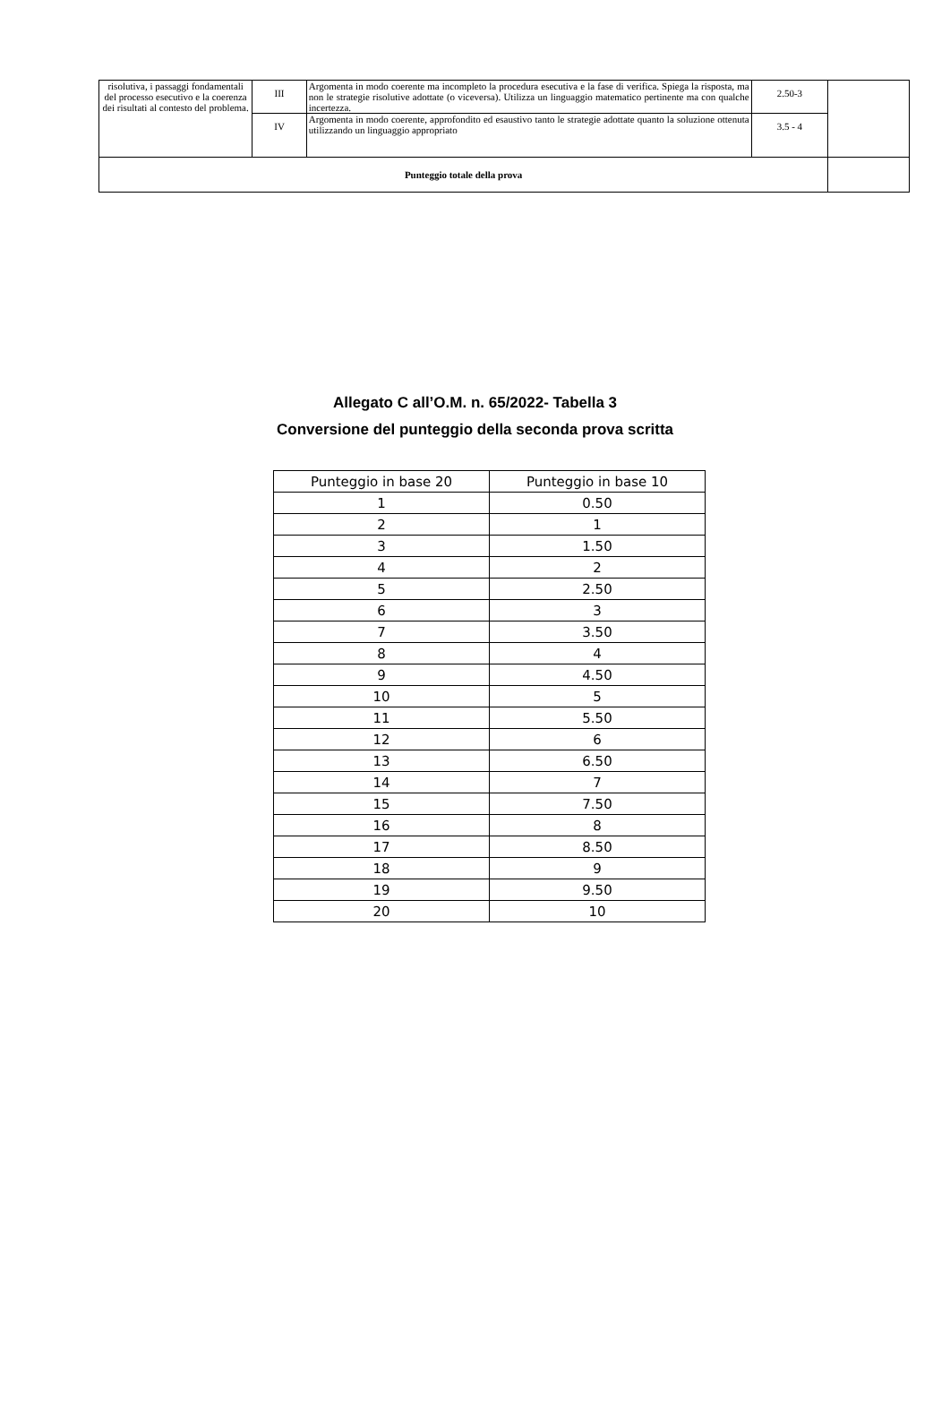| risolutiva, i passaggi fondamentali del processo esecutivo e la coerenza dei risultati al contesto del problema. | III | Argomenta in modo coerente ma incompleto la procedura esecutiva e la fase di verifica. Spiega la risposta, ma non le strategie risolutive adottate (o viceversa). Utilizza un linguaggio matematico pertinente ma con qualche incertezza. | 2.50-3 | |
| | IV | Argomenta in modo coerente, approfondito ed esaustivo tanto le strategie adottate quanto la soluzione ottenuta utilizzando un linguaggio appropriato | 3.5 - 4 | |
| Punteggio totale della prova | | | | |
Allegato C all’O.M. n. 65/2022- Tabella 3
Conversione del punteggio della seconda prova scritta
| Punteggio in base 20 | Punteggio in base 10 |
| --- | --- |
| 1 | 0.50 |
| 2 | 1 |
| 3 | 1.50 |
| 4 | 2 |
| 5 | 2.50 |
| 6 | 3 |
| 7 | 3.50 |
| 8 | 4 |
| 9 | 4.50 |
| 10 | 5 |
| 11 | 5.50 |
| 12 | 6 |
| 13 | 6.50 |
| 14 | 7 |
| 15 | 7.50 |
| 16 | 8 |
| 17 | 8.50 |
| 18 | 9 |
| 19 | 9.50 |
| 20 | 10 |